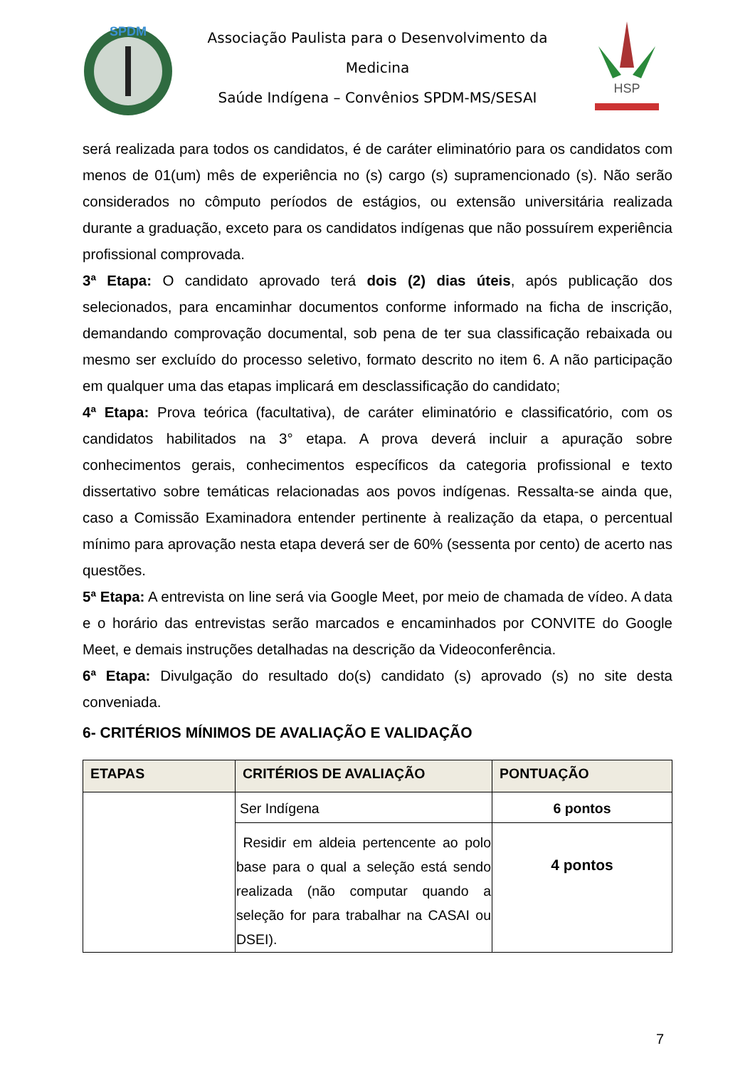SPDM
Associação Paulista para o Desenvolvimento da Medicina
Saúde Indígena – Convênios SPDM-MS/SESAI
HSP
será realizada para todos os candidatos, é de caráter eliminatório para os candidatos com menos de 01(um) mês de experiência no (s) cargo (s) supramencionado (s). Não serão considerados no cômputo períodos de estágios, ou extensão universitária realizada durante a graduação, exceto para os candidatos indígenas que não possuírem experiência profissional comprovada.
3ª Etapa: O candidato aprovado terá dois (2) dias úteis, após publicação dos selecionados, para encaminhar documentos conforme informado na ficha de inscrição, demandando comprovação documental, sob pena de ter sua classificação rebaixada ou mesmo ser excluído do processo seletivo, formato descrito no item 6. A não participação em qualquer uma das etapas implicará em desclassificação do candidato;
4ª Etapa: Prova teórica (facultativa), de caráter eliminatório e classificatório, com os candidatos habilitados na 3° etapa. A prova deverá incluir a apuração sobre conhecimentos gerais, conhecimentos específicos da categoria profissional e texto dissertativo sobre temáticas relacionadas aos povos indígenas. Ressalta-se ainda que, caso a Comissão Examinadora entender pertinente à realização da etapa, o percentual mínimo para aprovação nesta etapa deverá ser de 60% (sessenta por cento) de acerto nas questões.
5ª Etapa: A entrevista on line será via Google Meet, por meio de chamada de vídeo. A data e o horário das entrevistas serão marcados e encaminhados por CONVITE do Google Meet, e demais instruções detalhadas na descrição da Videoconferência.
6ª Etapa: Divulgação do resultado do(s) candidato (s) aprovado (s) no site desta conveniada.
6- CRITÉRIOS MÍNIMOS DE AVALIAÇÃO E VALIDAÇÃO
| ETAPAS | CRITÉRIOS DE AVALIAÇÃO | PONTUAÇÃO |
| --- | --- | --- |
| | Ser Indígena | 6 pontos |
| | Residir em aldeia pertencente ao polo base para o qual a seleção está sendo realizada (não computar quando a seleção for para trabalhar na CASAI ou DSEI). | 4 pontos |
7